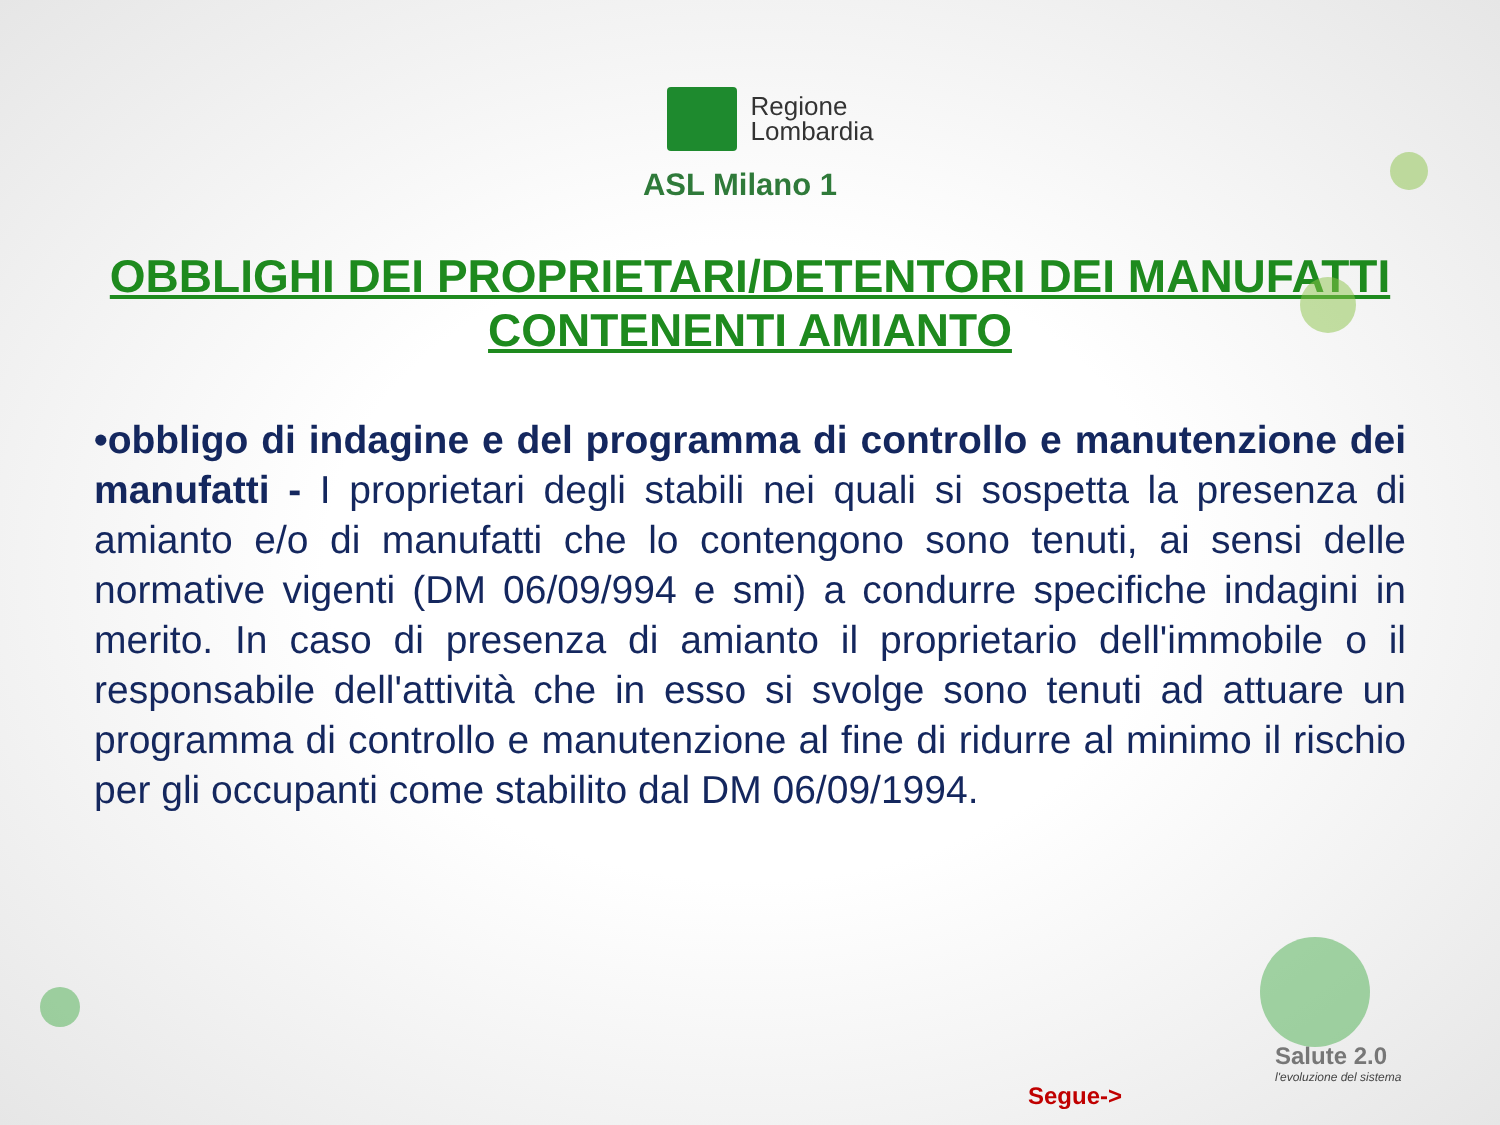Regione
Lombardia
ASL Milano 1
OBBLIGHI DEI PROPRIETARI/DETENTORI DEI MANUFATTI
CONTENENTI AMIANTO
•obbligo di indagine e del programma di controllo e manutenzione dei manufatti - I proprietari degli stabili nei quali si sospetta la presenza di amianto e/o di manufatti che lo contengono sono tenuti, ai sensi delle normative vigenti (DM 06/09/994 e smi) a condurre specifiche indagini in merito. In caso di presenza di amianto il proprietario dell'immobile o il responsabile dell'attività che in esso si svolge sono tenuti ad attuare un programma di controllo e manutenzione al fine di ridurre al minimo il rischio per gli occupanti come stabilito dal DM 06/09/1994.
Salute 2.0
l'evoluzione del sistema
Segue->